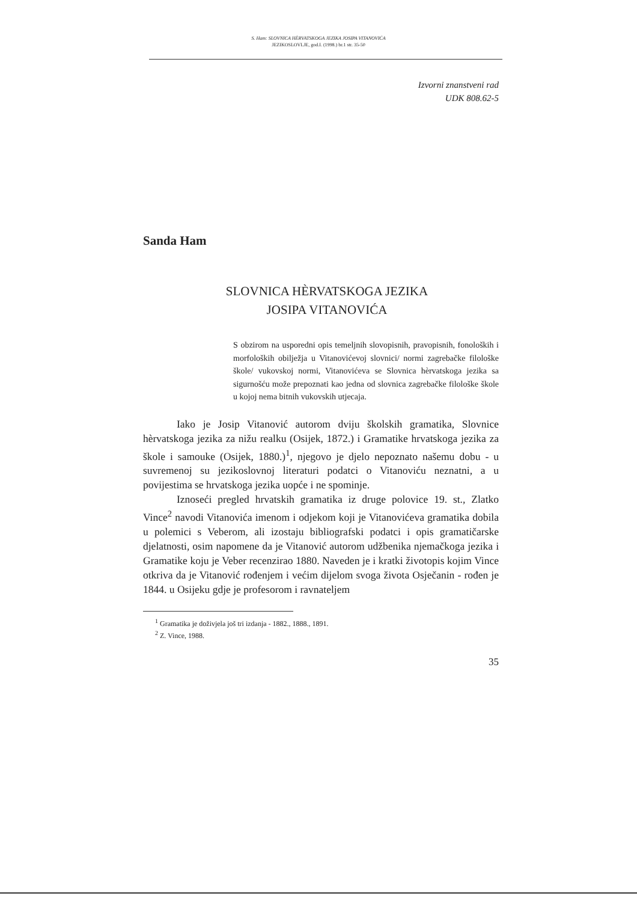S. Ham: SLOVNICA HÈRVATSKOGA JEZIKA JOSIPA VITANOVIĆA
JEZIKOSLOVLJE, god.I. (1998.) br.1 str. 35-50
Izvorni znanstveni rad
UDK 808.62-5
Sanda Ham
SLOVNICA HÈRVATSKOGA JEZIKA
JOSIPA VITANOVIĆA
S obzirom na usporedni opis temeljnih slovopisnih, pravopisnih, fonoloških i morfoloških obilježja u Vitanovićevoj slovnici/ normi zagrebačke filološke škole/ vukovskoj normi, Vitanovićeva se Slovnica hèrvatskoga jezika sa sigurnošću može prepoznati kao jedna od slovnica zagrebačke filološke škole u kojoj nema bitnih vukovskih utjecaja.
Iako je Josip Vitanović autorom dviju školskih gramatika, Slovnice hèrvatskoga jezika za nižu realku (Osijek, 1872.) i Gramatike hrvatskoga jezika za škole i samouke (Osijek, 1880.)<sup>1</sup>, njegovo je djelo nepoznato našemu dobu - u suvremenoj su jezikoslovnoj literaturi podatci o Vitanoviću neznatni, a u povijestima se hrvatskoga jezika uopće i ne spominje.
Iznoseći pregled hrvatskih gramatika iz druge polovice 19. st., Zlatko Vince<sup>2</sup> navodi Vitanovića imenom i odjekom koji je Vitanovićeva gramatika dobila u polemici s Veberom, ali izostaju bibliografski podatci i opis gramatičarske djelatnosti, osim napomene da je Vitanović autorom udžbenika njemačkoga jezika i Gramatike koju je Veber recenzirao 1880. Naveden je i kratki životopis kojim Vince otkriva da je Vitanović rođenjem i većim dijelom svoga života Osječanin - rođen je 1844. u Osijeku gdje je profesorom i ravnateljem
<sup>1</sup> Gramatika je doživjela još tri izdanja - 1882., 1888., 1891.
<sup>2</sup> Z. Vince, 1988.
35